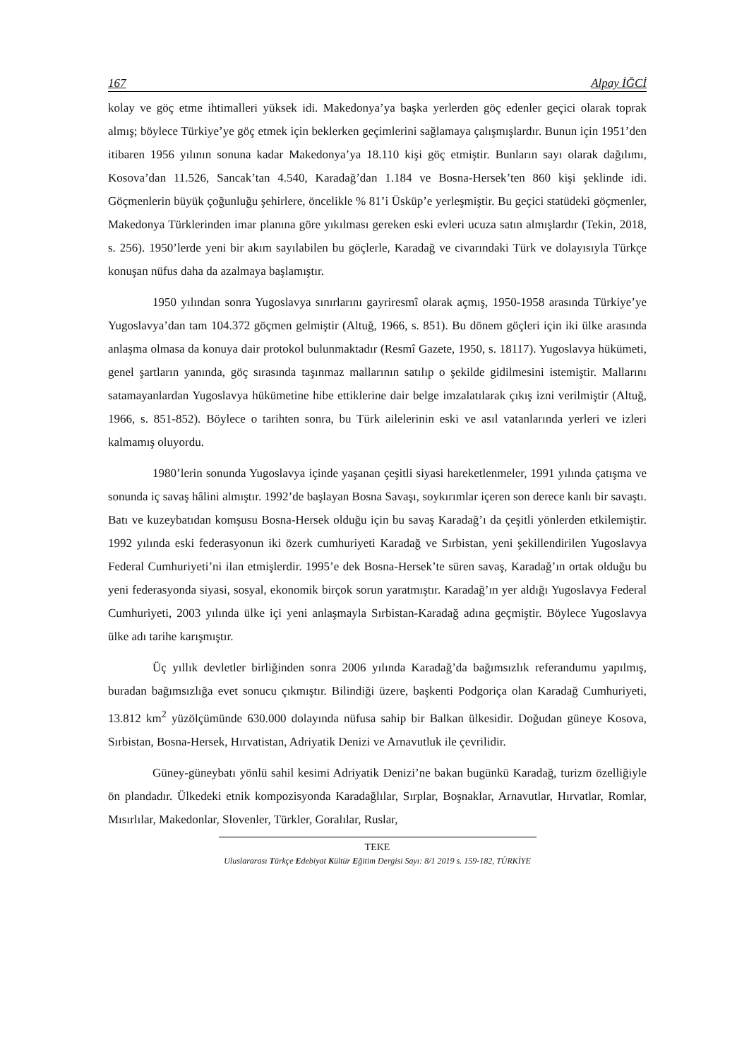167 Alpay İĞCİ
kolay ve göç etme ihtimalleri yüksek idi. Makedonya’ya başka yerlerden göç edenler geçici olarak toprak almış; böylece Türkiye’ye göç etmek için beklerken geçimlerini sağlamaya çalışmışlardır. Bunun için 1951’den itibaren 1956 yılının sonuna kadar Makedonya’ya 18.110 kişi göç etmiştir. Bunların sayı olarak dağılımı, Kosova’dan 11.526, Sancak’tan 4.540, Karadağ’dan 1.184 ve Bosna-Hersek’ten 860 kişi şeklinde idi. Göçmenlerin büyük çoğunluğu şehirlere, öncelikle % 81’i Üsküp’e yerleşmiştir. Bu geçici statüdeki göçmenler, Makedonya Türklerinden imar planına göre yıkılması gereken eski evleri ucuza satın almışlardır (Tekin, 2018, s. 256). 1950’lerde yeni bir akım sayılabilen bu göçlerle, Karadağ ve civarındaki Türk ve dolayısıyla Türkçe konuşan nüfus daha da azalmaya başlamıştır.
1950 yılından sonra Yugoslavya sınırlarını gayriresmî olarak açmış, 1950-1958 arasında Türkiye’ye Yugoslavya’dan tam 104.372 göçmen gelmiştir (Altuğ, 1966, s. 851). Bu dönem göçleri için iki ülke arasında anlaşma olmasa da konuya dair protokol bulunmaktadır (Resmî Gazete, 1950, s. 18117). Yugoslavya hükümeti, genel şartların yanında, göç sırasında taşınmaz mallarının satılıp o şekilde gidilmesini istemiştir. Mallarını satamayanlardan Yugoslavya hükümetine hibe ettiklerine dair belge imzalatılarak çıkış izni verilmiştir (Altuğ, 1966, s. 851-852). Böylece o tarihten sonra, bu Türk ailelerinin eski ve asıl vatanlarında yerleri ve izleri kalmamış oluyordu.
1980’lerin sonunda Yugoslavya içinde yaşanan çeşitli siyasi hareketlenmeler, 1991 yılında çatışma ve sonunda iç savaş hâlini almıştır. 1992’de başlayan Bosna Savaşı, soykırımlar içeren son derece kanlı bir savaştı. Batı ve kuzeybatıdan komşusu Bosna-Hersek olduğu için bu savaş Karadağ’ı da çeşitli yönlerden etkilemiştir. 1992 yılında eski federasyonun iki özerk cumhuriyeti Karadağ ve Sırbistan, yeni şekillendirilen Yugoslavya Federal Cumhuriyeti’ni ilan etmişlerdir. 1995’e dek Bosna-Hersek’te süren savaş, Karadağ’ın ortak olduğu bu yeni federasyonda siyasi, sosyal, ekonomik birçok sorun yaratmıştır. Karadağ’ın yer aldığı Yugoslavya Federal Cumhuriyeti, 2003 yılında ülke içi yeni anlaşmayla Sırbistan-Karadağ adına geçmiştir. Böylece Yugoslavya ülke adı tarihe karışmıştır.
Üç yıllık devletler birliğinden sonra 2006 yılında Karadağ’da bağımsızlık referandumu yapılmış, buradan bağımsızlığa evet sonucu çıkmıştır. Bilindiği üzere, başkenti Podgoriça olan Karadağ Cumhuriyeti, 13.812 km<sup>2</sup> yüzölçümünde 630.000 dolayında nüfusa sahip bir Balkan ülkesidir. Doğudan güneye Kosova, Sırbistan, Bosna-Hersek, Hırvatistan, Adriyatik Denizi ve Arnavutluk ile çevrilidir.
Güney-güneybatı yönlü sahil kesimi Adriyatik Denizi’ne bakan bugünkü Karadağ, turizm özelliğiyle ön plandadır. Ülkedeki etnik kompozisyonda Karadağlılar, Sırplar, Boşnaklar, Arnavutlar, Hırvatlar, Romlar, Mısırlılar, Makedonlar, Slovenler, Türkler, Goralılar, Ruslar,
TEKE
Uluslararası Türkçe Edebiyat Kültür Eğitim Dergisi Sayı: 8/1 2019 s. 159-182, TÜRKİYE